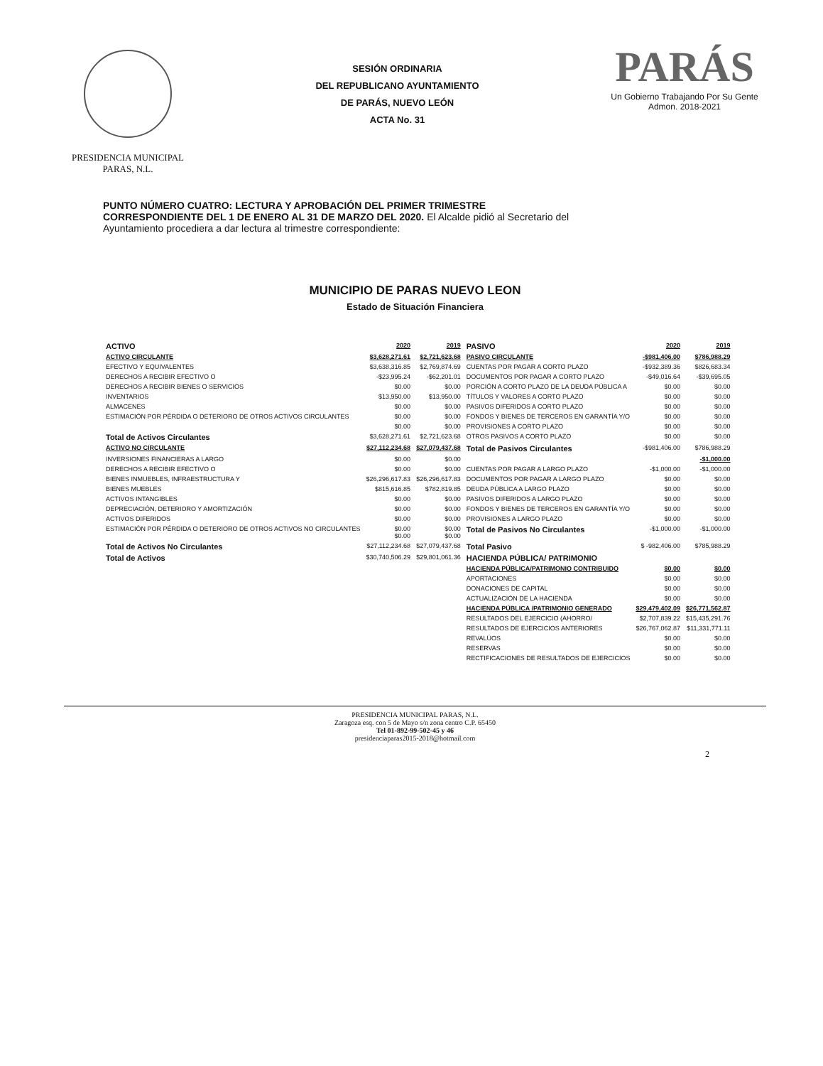PRESIDENCIA MUNICIPAL
PARAS, N.L.
SESIÓN ORDINARIA
DEL REPUBLICANO AYUNTAMIENTO
DE PARÁS, NUEVO LEÓN
ACTA No. 31
PARÁS
Un Gobierno Trabajando Por Su Gente
Admon. 2018-2021
PUNTO NÚMERO CUATRO: LECTURA Y APROBACIÓN DEL PRIMER TRIMESTRE CORRESPONDIENTE DEL 1 DE ENERO AL 31 DE MARZO DEL 2020. El Alcalde pidió al Secretario del Ayuntamiento procediera a dar lectura al trimestre correspondiente:
MUNICIPIO DE PARAS NUEVO LEON
Estado de Situación Financiera
| ACTIVO | 2020 | 2019 | PASIVO | 2020 | 2019 |
| --- | --- | --- | --- | --- | --- |
| ACTIVO CIRCULANTE | $3,628,271.61 | $2,721,623.68 | PASIVO CIRCULANTE | -$981,406.00 | $786,988.29 |
| EFECTIVO Y EQUIVALENTES | $3,638,316.85 | $2,769,874.69 | CUENTAS POR PAGAR A CORTO PLAZO | -$932,389.36 | $826,683.34 |
| DERECHOS A RECIBIR EFECTIVO O | -$23,995.24 | -$62,201.01 | DOCUMENTOS POR PAGAR A CORTO PLAZO | -$49,016.64 | -$39,695.05 |
| DERECHOS A RECIBIR BIENES O SERVICIOS | $0.00 | $0.00 | PORCIÓN A CORTO PLAZO DE LA DEUDA PÚBLICA A | $0.00 | $0.00 |
| INVENTARIOS | $13,950.00 | $13,950.00 | TÍTULOS Y VALORES A CORTO PLAZO | $0.00 | $0.00 |
| ALMACENES | $0.00 | $0.00 | PASIVOS DIFERIDOS A CORTO PLAZO | $0.00 | $0.00 |
| ESTIMACIÓN POR PÉRDIDA O DETERIORO DE OTROS ACTIVOS CIRCULANTES | $0.00 | $0.00 | FONDOS Y BIENES DE TERCEROS EN GARANTÍA Y/O | $0.00 | $0.00 |
| | $0.00 | $0.00 | PROVISIONES A CORTO PLAZO | $0.00 | $0.00 |
| Total de Activos Circulantes | $3,628,271.61 | $2,721,623.68 | OTROS PASIVOS A CORTO PLAZO | $0.00 | $0.00 |
| ACTIVO NO CIRCULANTE | $27,112,234.68 | $27,079,437.68 | Total de Pasivos Circulantes | -$981,406.00 | $786,988.29 |
| INVERSIONES FINANCIERAS A LARGO | $0.00 | $0.00 | | | -$1,000.00 |
| DERECHOS A RECIBIR EFECTIVO O | $0.00 | $0.00 | CUENTAS POR PAGAR A LARGO PLAZO | -$1,000.00 | -$1,000.00 |
| BIENES INMUEBLES, INFRAESTRUCTURA Y | $26,296,617.83 | $26,296,617.83 | DOCUMENTOS POR PAGAR A LARGO PLAZO | $0.00 | $0.00 |
| BIENES MUEBLES | $815,616.85 | $782,819.85 | DEUDA PÚBLICA A LARGO PLAZO | $0.00 | $0.00 |
| ACTIVOS INTANGIBLES | $0.00 | $0.00 | PASIVOS DIFERIDOS A LARGO PLAZO | $0.00 | $0.00 |
| DEPRECIACIÓN, DETERIORO Y AMORTIZACIÓN | $0.00 | $0.00 | FONDOS Y BIENES DE TERCEROS EN GARANTÍA Y/O | $0.00 | $0.00 |
| ACTIVOS DIFERIDOS | $0.00 | $0.00 | PROVISIONES A LARGO PLAZO | $0.00 | $0.00 |
| ESTIMACIÓN POR PÉRDIDA O DETERIORO DE OTROS ACTIVOS NO CIRCULANTES | $0.00 $0.00 | $0.00 $0.00 | Total de Pasivos No Circulantes | -$1,000.00 | -$1,000.00 |
| Total de Activos No Circulantes | $27,112,234.68 | $27,079,437.68 | Total Pasivo | $ -982,406.00 | $785,988.29 |
| Total de Activos | $30,740,506.29 | $29,801,061.36 | HACIENDA PÚBLICA/ PATRIMONIO | | |
| | | | HACIENDA PÚBLICA/PATRIMONIO CONTRIBUIDO | $0.00 | $0.00 |
| | | | APORTACIONES | $0.00 | $0.00 |
| | | | DONACIONES DE CAPITAL | $0.00 | $0.00 |
| | | | ACTUALIZACIÓN DE LA HACIENDA | $0.00 | $0.00 |
| | | | HACIENDA PÚBLICA /PATRIMONIO GENERADO | $29,479,402.09 | $26,771,562.87 |
| | | | RESULTADOS DEL EJERCICIO (AHORRO/ | $2,707,839.22 | $15,435,291.76 |
| | | | RESULTADOS DE EJERCICIOS ANTERIORES | $26,767,062.87 | $11,331,771.11 |
| | | | REVALÚOS | $0.00 | $0.00 |
| | | | RESERVAS | $0.00 | $0.00 |
| | | | RECTIFICACIONES DE RESULTADOS DE EJERCICIOS | $0.00 | $0.00 |
PRESIDENCIA MUNICIPAL PARAS, N.L.
Zaragoza esq. con 5 de Mayo s/n zona centro C.P. 65450
Tel 01-892-99-502-45 y 46
presidenciaparas2015-2018@hotmail.com
2